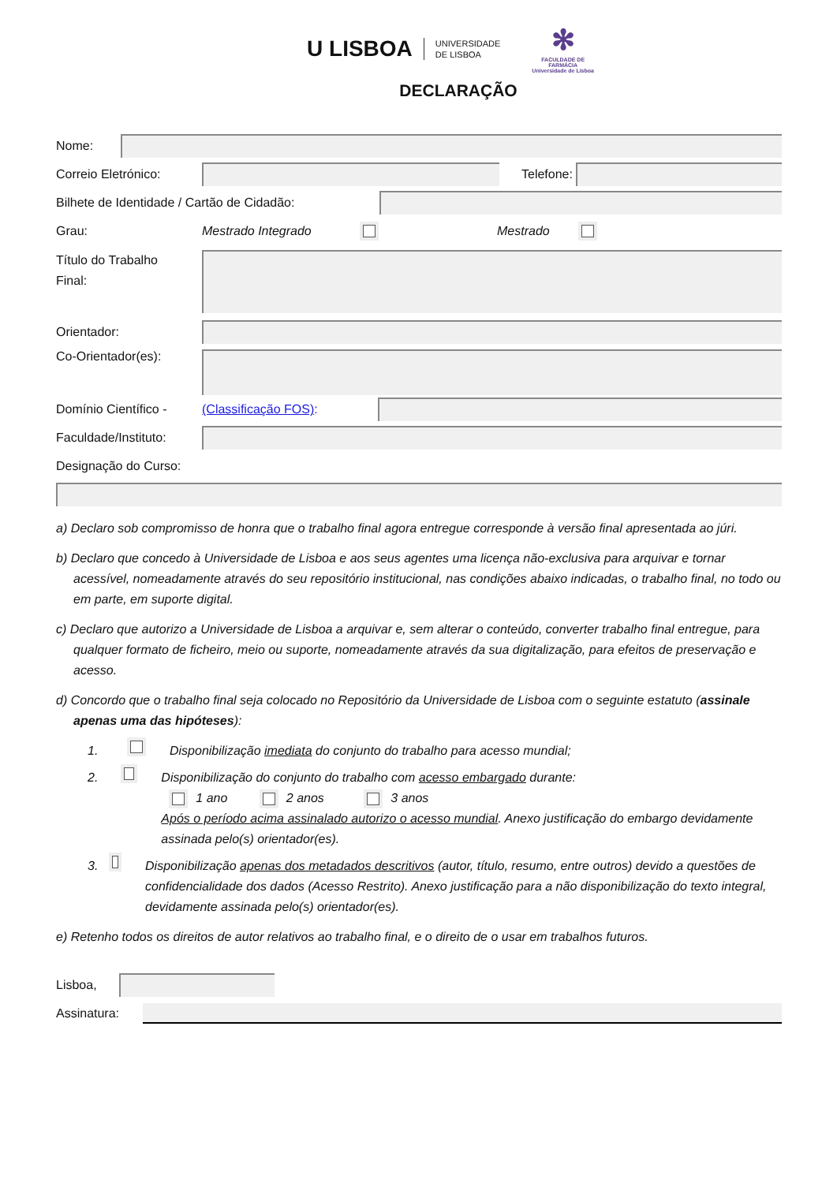U LISBOA UNIVERSIDADE
DE LISBOA
✻
FACULDADE DE
FARMÁCIA
Universidade de Lisboa
DECLARAÇÃO
Nome:
Correio Eletrónico: Telefone:
Bilhete de Identidade / Cartão de Cidadão:
Grau: Mestrado Integrado Mestrado
Título do Trabalho
Final:
Orientador:
Co-Orientador(es):
Domínio Científico - (Classificação FOS):
Faculdade/Instituto:
Designação do Curso:
a) Declaro sob compromisso de honra que o trabalho final agora entregue corresponde à versão final apresentada ao júri.
b) Declaro que concedo à Universidade de Lisboa e aos seus agentes uma licença não-exclusiva para arquivar e tornar acessível, nomeadamente através do seu repositório institucional, nas condições abaixo indicadas, o trabalho final, no todo ou em parte, em suporte digital.
c) Declaro que autorizo a Universidade de Lisboa a arquivar e, sem alterar o conteúdo, converter trabalho final entregue, para qualquer formato de ficheiro, meio ou suporte, nomeadamente através da sua digitalização, para efeitos de preservação e acesso.
d) Concordo que o trabalho final seja colocado no Repositório da Universidade de Lisboa com o seguinte estatuto (assinale apenas uma das hipóteses):
1. Disponibilização imediata do conjunto do trabalho para acesso mundial;
2. Disponibilização do conjunto do trabalho com acesso embargado durante:
1 ano 2 anos 3 anos
Após o período acima assinalado autorizo o acesso mundial. Anexo justificação do embargo devidamente assinada pelo(s) orientador(es).
3. Disponibilização apenas dos metadados descritivos (autor, título, resumo, entre outros) devido a questões de confidencialidade dos dados (Acesso Restrito). Anexo justificação para a não disponibilização do texto integral, devidamente assinada pelo(s) orientador(es).
e) Retenho todos os direitos de autor relativos ao trabalho final, e o direito de o usar em trabalhos futuros.
Lisboa,
Assinatura: